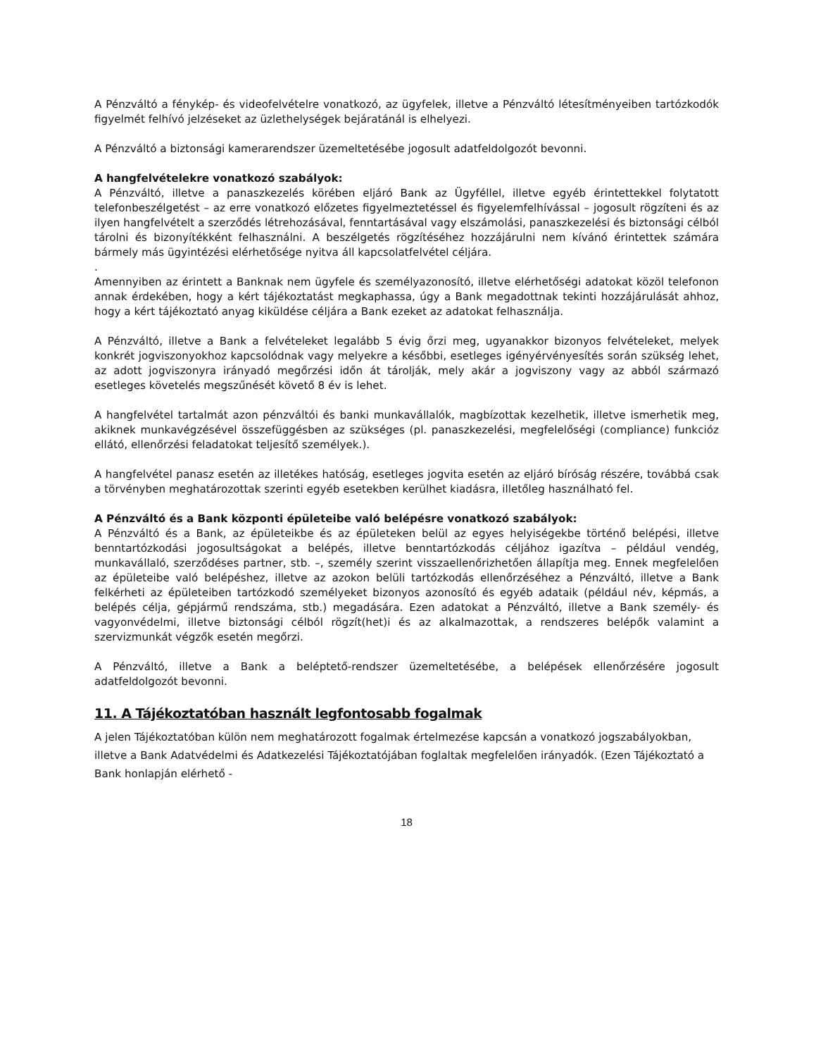A Pénzváltó a fénykép- és videofelvételre vonatkozó, az ügyfelek, illetve a Pénzváltó létesítményeiben tartózkodók figyelmét felhívó jelzéseket az üzlethelységek bejáratánál is elhelyezi.
A Pénzváltó a biztonsági kamerarendszer üzemeltetésébe jogosult adatfeldolgozót bevonni.
A hangfelvételekre vonatkozó szabályok:
A Pénzváltó, illetve a panaszkezelés körében eljáró Bank az Ügyféllel, illetve egyéb érintettekkel folytatott telefonbeszélgetést – az erre vonatkozó előzetes figyelmeztetéssel és figyelemfelhívással – jogosult rögzíteni és az ilyen hangfelvételt a szerződés létrehozásával, fenntartásával vagy elszámolási, panaszkezelési és biztonsági célból tárolni és bizonyítékként felhasználni. A beszélgetés rögzítéséhez hozzájárulni nem kívánó érintettek számára bármely más ügyintézési elérhetősége nyitva áll kapcsolatfelvétel céljára.
.
Amennyiben az érintett a Banknak nem ügyfele és személyazonosító, illetve elérhetőségi adatokat közöl telefonon annak érdekében, hogy a kért tájékoztatást megkaphassa, úgy a Bank megadottnak tekinti hozzájárulását ahhoz, hogy a kért tájékoztató anyag kiküldése céljára a Bank ezeket az adatokat felhasználja.
A Pénzváltó, illetve a Bank a felvételeket legalább 5 évig őrzi meg, ugyanakkor bizonyos felvételeket, melyek konkrét jogviszonyokhoz kapcsolódnak vagy melyekre a későbbi, esetleges igényérvényesítés során szükség lehet, az adott jogviszonyra irányadó megőrzési időn át tárolják, mely akár a jogviszony vagy az abból származó esetleges követelés megszűnését követő 8 év is lehet.
A hangfelvétel tartalmát azon pénzváltói és banki munkavállalók, magbízottak kezelhetik, illetve ismerhetik meg, akiknek munkavégzésével összefüggésben az szükséges (pl. panaszkezelési, megfelelőségi (compliance) funkcióz ellátó, ellenőrzési feladatokat teljesítő személyek.).
A hangfelvétel panasz esetén az illetékes hatóság, esetleges jogvita esetén az eljáró bíróság részére, továbbá csak a törvényben meghatározottak szerinti egyéb esetekben kerülhet kiadásra, illetőleg használható fel.
A Pénzváltó és a Bank központi épületeibe való belépésre vonatkozó szabályok:
A Pénzváltó és a Bank, az épületeikbe és az épületeken belül az egyes helyiségekbe történő belépési, illetve benntartózkodási jogosultságokat a belépés, illetve benntartózkodás céljához igazítva – például vendég, munkavállaló, szerződéses partner, stb. –, személy szerint visszaellenőrizhetően állapítja meg. Ennek megfelelően az épületeibe való belépéshez, illetve az azokon belüli tartózkodás ellenőrzéséhez a Pénzváltó, illetve a Bank felkérheti az épületeiben tartózkodó személyeket bizonyos azonosító és egyéb adataik (például név, képmás, a belépés célja, gépjármű rendszáma, stb.) megadására. Ezen adatokat a Pénzváltó, illetve a Bank személy- és vagyonvédelmi, illetve biztonsági célból rögzít(het)i és az alkalmazottak, a rendszeres belépők valamint a szervizmunkát végzők esetén megőrzi.
A Pénzváltó, illetve a Bank a beléptető-rendszer üzemeltetésébe, a belépések ellenőrzésére jogosult adatfeldolgozót bevonni.
11. A Tájékoztatóban használt legfontosabb fogalmak
A jelen Tájékoztatóban külön nem meghatározott fogalmak értelmezése kapcsán a vonatkozó jogszabályokban, illetve a Bank Adatvédelmi és Adatkezelési Tájékoztatójában foglaltak megfelelően irányadók. (Ezen Tájékoztató a Bank honlapján elérhető -
18